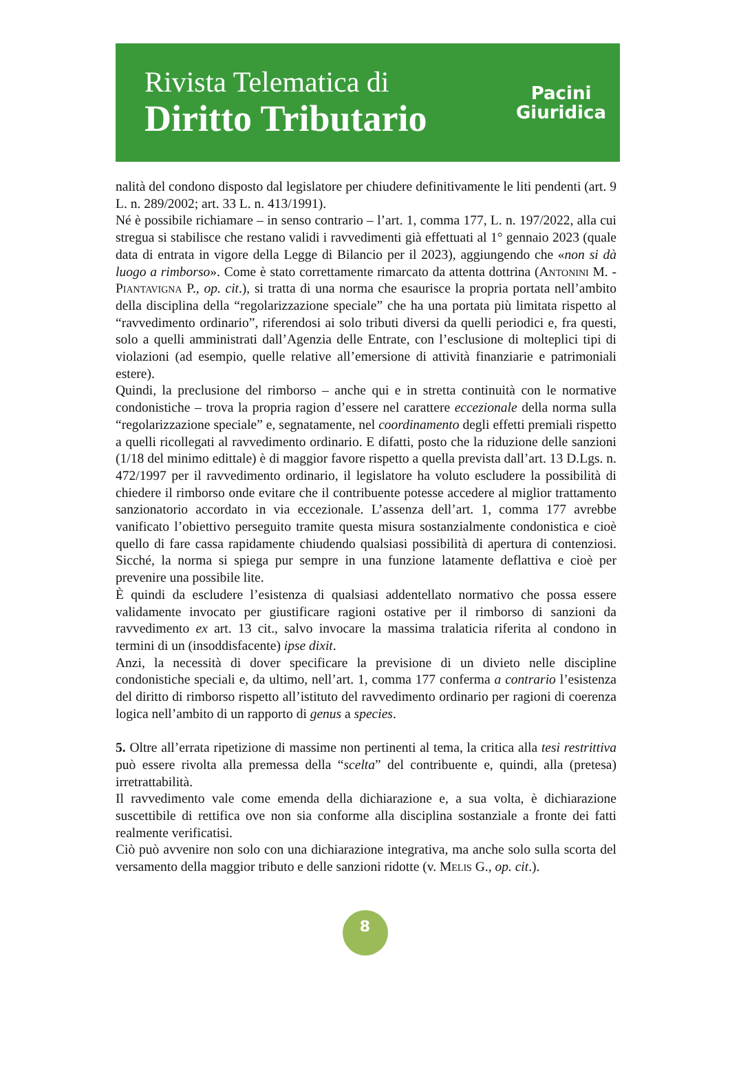Rivista Telematica di
Diritto Tributario
Pacini
Giuridica
nalità del condono disposto dal legislatore per chiudere definitivamente le liti pendenti (art. 9 L. n. 289/2002; art. 33 L. n. 413/1991).
Né è possibile richiamare – in senso contrario – l’art. 1, comma 177, L. n. 197/2022, alla cui stregua si stabilisce che restano validi i ravvedimenti già effettuati al 1° gennaio 2023 (quale data di entrata in vigore della Legge di Bilancio per il 2023), aggiungendo che «non si dà luogo a rimborso». Come è stato correttamente rimarcato da attenta dottrina (Antonini M. - Piantavigna P., op. cit.), si tratta di una norma che esaurisce la propria portata nell’ambito della disciplina della “regolarizzazione speciale” che ha una portata più limitata rispetto al “ravvedimento ordinario”, riferendosi ai solo tributi diversi da quelli periodici e, fra questi, solo a quelli amministrati dall’Agenzia delle Entrate, con l’esclusione di molteplici tipi di violazioni (ad esempio, quelle relative all’emersione di attività finanziarie e patrimoniali estere).
Quindi, la preclusione del rimborso – anche qui e in stretta continuità con le normative condonistiche – trova la propria ragion d’essere nel carattere eccezionale della norma sulla “regolarizzazione speciale” e, segnatamente, nel coordinamento degli effetti premiali rispetto a quelli ricollegati al ravvedimento ordinario. E difatti, posto che la riduzione delle sanzioni (1/18 del minimo edittale) è di maggior favore rispetto a quella prevista dall’art. 13 D.Lgs. n. 472/1997 per il ravvedimento ordinario, il legislatore ha voluto escludere la possibilità di chiedere il rimborso onde evitare che il contribuente potesse accedere al miglior trattamento sanzionatorio accordato in via eccezionale. L’assenza dell’art. 1, comma 177 avrebbe vanificato l’obiettivo perseguito tramite questa misura sostanzialmente condonistica e cioè quello di fare cassa rapidamente chiudendo qualsiasi possibilità di apertura di contenziosi. Sicché, la norma si spiega pur sempre in una funzione latamente deflattiva e cioè per prevenire una possibile lite.
È quindi da escludere l’esistenza di qualsiasi addentellato normativo che possa essere validamente invocato per giustificare ragioni ostative per il rimborso di sanzioni da ravvedimento ex art. 13 cit., salvo invocare la massima tralaticia riferita al condono in termini di un (insoddisfacente) ipse dixit.
Anzi, la necessità di dover specificare la previsione di un divieto nelle discipline condonistiche speciali e, da ultimo, nell’art. 1, comma 177 conferma a contrario l’esistenza del diritto di rimborso rispetto all’istituto del ravvedimento ordinario per ragioni di coerenza logica nell’ambito di un rapporto di genus a species.
5. Oltre all’errata ripetizione di massime non pertinenti al tema, la critica alla tesi restrittiva può essere rivolta alla premessa della “scelta” del contribuente e, quindi, alla (pretesa) irretrattabilità.
Il ravvedimento vale come emenda della dichiarazione e, a sua volta, è dichiarazione suscettibile di rettifica ove non sia conforme alla disciplina sostanziale a fronte dei fatti realmente verificatisi.
Ciò può avvenire non solo con una dichiarazione integrativa, ma anche solo sulla scorta del versamento della maggior tributo e delle sanzioni ridotte (v. Melis G., op. cit.).
8